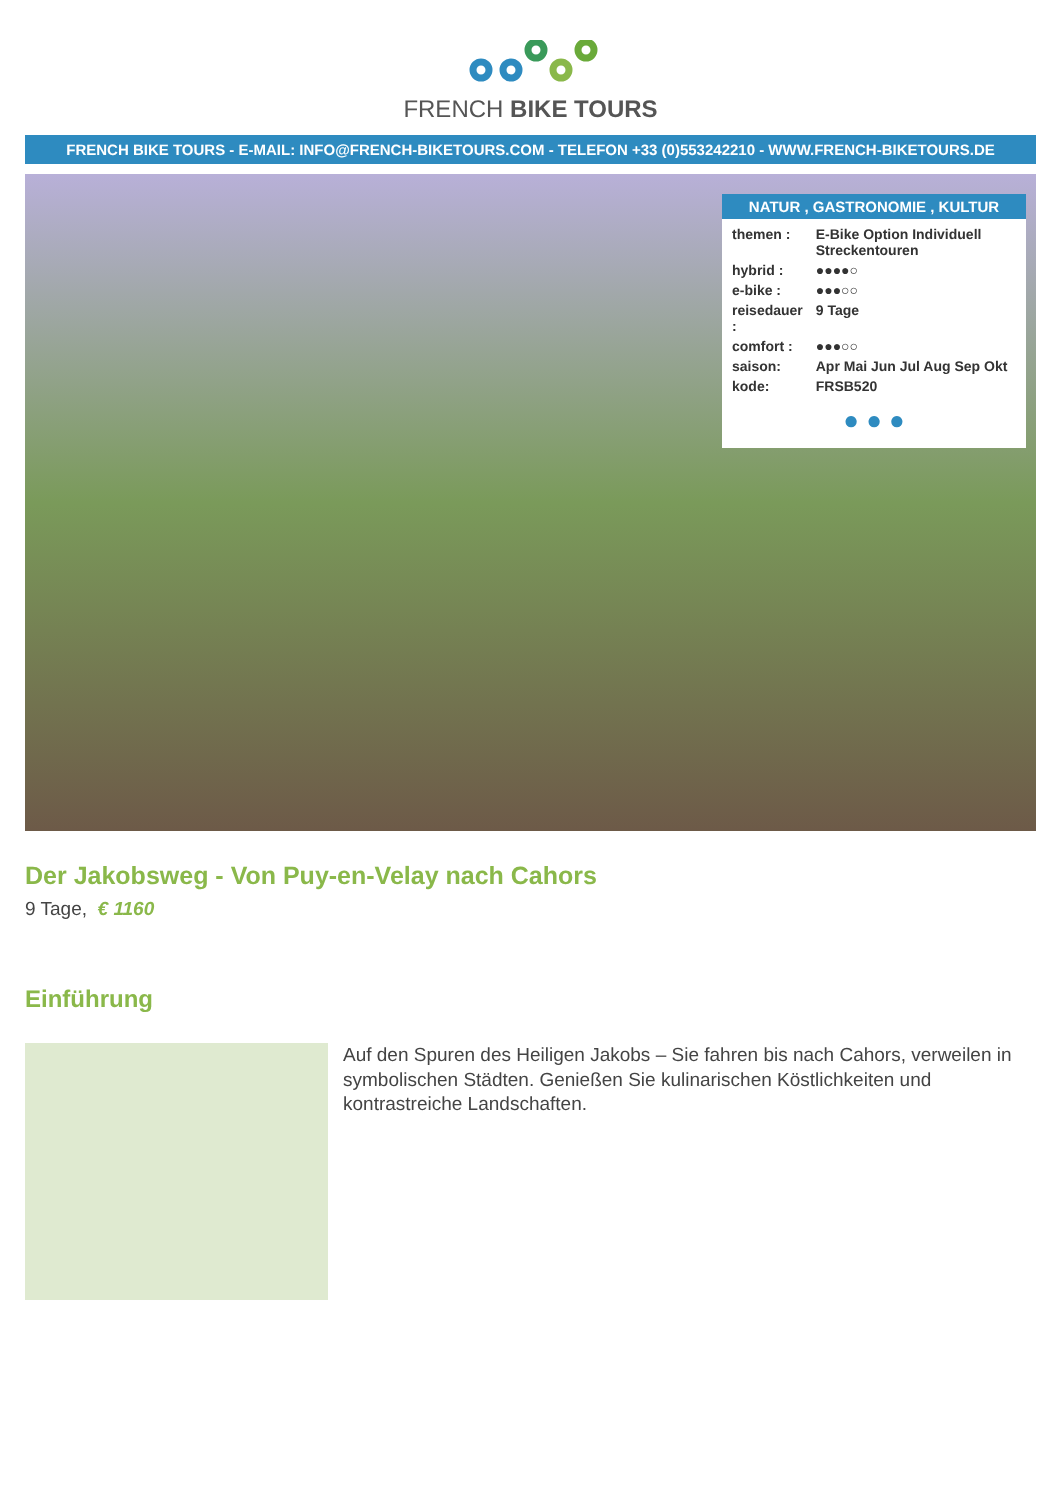FRENCH BIKE TOURS
FRENCH BIKE TOURS - E-MAIL: INFO@FRENCH-BIKETOURS.COM - TELEFON +33 (0)553242210 - WWW.FRENCH-BIKETOURS.DE
NATUR , GASTRONOMIE , KULTUR
| themen : | E-Bike Option Individuell Streckentouren |
| hybrid : | ●●●●○ |
| e-bike : | ●●●○○ |
| reisedauer : | 9 Tage |
| comfort : | ●●●○○ |
| saison: | Apr Mai Jun Jul Aug Sep Okt |
| kode: | FRSB520 |
● ● ●
Der Jakobsweg - Von Puy-en-Velay nach Cahors
9 Tage, € 1160
Einführung
Auf den Spuren des Heiligen Jakobs – Sie fahren bis nach Cahors, verweilen in symbolischen Städten. Genießen Sie kulinarischen Köstlichkeiten und kontrastreiche Landschaften.